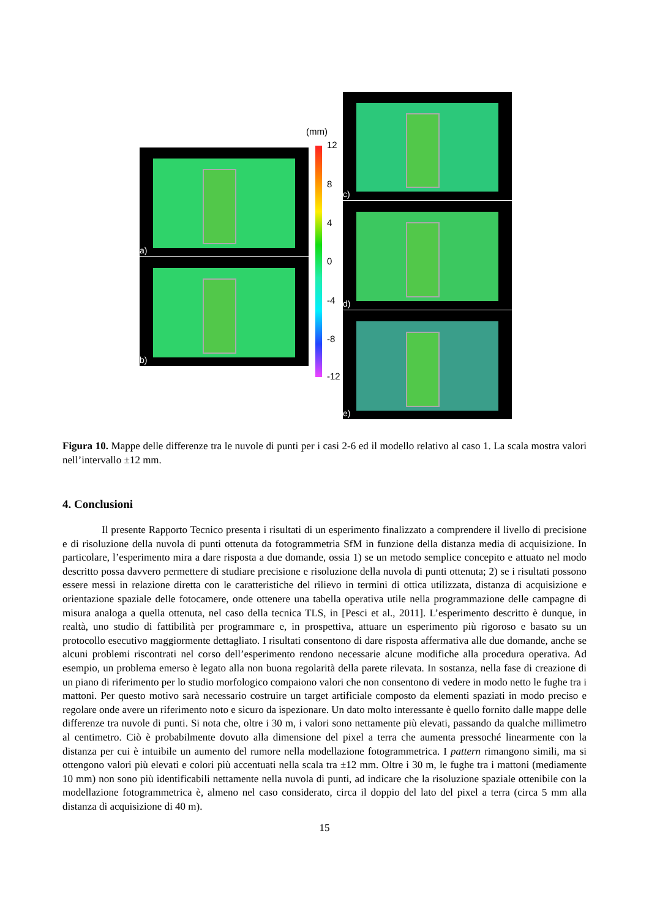a)
b)
(mm)
12
8
4
0
-4
-8
-12
c)
d)
e)
Figura 10. Mappe delle differenze tra le nuvole di punti per i casi 2-6 ed il modello relativo al caso 1. La scala mostra valori nell’intervallo ±12 mm.
4. Conclusioni
Il presente Rapporto Tecnico presenta i risultati di un esperimento finalizzato a comprendere il livello di precisione e di risoluzione della nuvola di punti ottenuta da fotogrammetria SfM in funzione della distanza media di acquisizione. In particolare, l’esperimento mira a dare risposta a due domande, ossia 1) se un metodo semplice concepito e attuato nel modo descritto possa davvero permettere di studiare precisione e risoluzione della nuvola di punti ottenuta; 2) se i risultati possono essere messi in relazione diretta con le caratteristiche del rilievo in termini di ottica utilizzata, distanza di acquisizione e orientazione spaziale delle fotocamere, onde ottenere una tabella operativa utile nella programmazione delle campagne di misura analoga a quella ottenuta, nel caso della tecnica TLS, in [Pesci et al., 2011]. L’esperimento descritto è dunque, in realtà, uno studio di fattibilità per programmare e, in prospettiva, attuare un esperimento più rigoroso e basato su un protocollo esecutivo maggiormente dettagliato. I risultati consentono di dare risposta affermativa alle due domande, anche se alcuni problemi riscontrati nel corso dell’esperimento rendono necessarie alcune modifiche alla procedura operativa. Ad esempio, un problema emerso è legato alla non buona regolarità della parete rilevata. In sostanza, nella fase di creazione di un piano di riferimento per lo studio morfologico compaiono valori che non consentono di vedere in modo netto le fughe tra i mattoni. Per questo motivo sarà necessario costruire un target artificiale composto da elementi spaziati in modo preciso e regolare onde avere un riferimento noto e sicuro da ispezionare. Un dato molto interessante è quello fornito dalle mappe delle differenze tra nuvole di punti. Si nota che, oltre i 30 m, i valori sono nettamente più elevati, passando da qualche millimetro al centimetro. Ciò è probabilmente dovuto alla dimensione del pixel a terra che aumenta pressoché linearmente con la distanza per cui è intuibile un aumento del rumore nella modellazione fotogrammetrica. I pattern rimangono simili, ma si ottengono valori più elevati e colori più accentuati nella scala tra ±12 mm. Oltre i 30 m, le fughe tra i mattoni (mediamente 10 mm) non sono più identificabili nettamente nella nuvola di punti, ad indicare che la risoluzione spaziale ottenibile con la modellazione fotogrammetrica è, almeno nel caso considerato, circa il doppio del lato del pixel a terra (circa 5 mm alla distanza di acquisizione di 40 m).
15